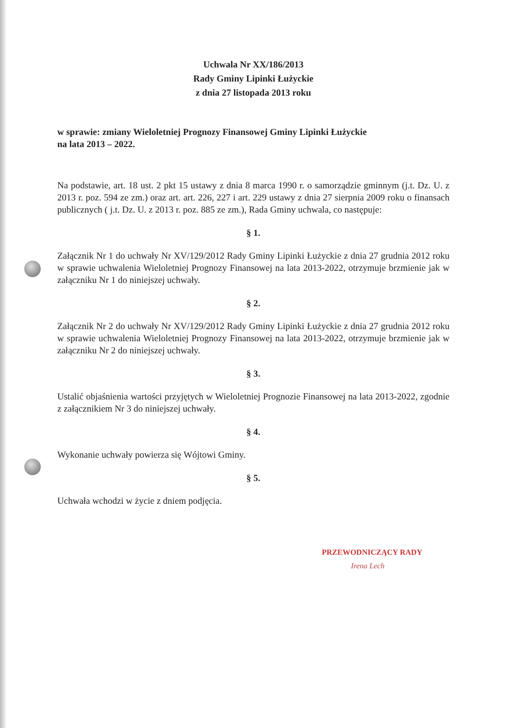Uchwala Nr XX/186/2013
Rady Gminy Lipinki Łużyckie
z dnia 27 listopada 2013 roku
w sprawie: zmiany Wieloletniej Prognozy Finansowej Gminy Lipinki Łużyckie
na lata 2013 – 2022.
Na podstawie, art. 18 ust. 2 pkt 15 ustawy z dnia 8 marca 1990 r. o samorządzie gminnym (j.t. Dz. U. z 2013 r. poz. 594 ze zm.) oraz art. art. 226, 227 i art. 229 ustawy z dnia 27 sierpnia 2009 roku o finansach publicznych ( j.t. Dz. U. z 2013 r. poz. 885 ze zm.), Rada Gminy uchwala, co następuje:
§ 1.
Załącznik Nr 1 do uchwały Nr XV/129/2012 Rady Gminy Lipinki Łużyckie z dnia 27 grudnia 2012 roku w sprawie uchwalenia Wieloletniej Prognozy Finansowej na lata 2013-2022, otrzymuje brzmienie jak w załączniku Nr 1 do niniejszej uchwały.
§ 2.
Załącznik Nr 2 do uchwały Nr XV/129/2012 Rady Gminy Lipinki Łużyckie z dnia 27 grudnia 2012 roku w sprawie uchwalenia Wieloletniej Prognozy Finansowej na lata 2013-2022, otrzymuje brzmienie jak w załączniku Nr 2 do niniejszej uchwały.
§ 3.
Ustalić objaśnienia wartości przyjętych w Wieloletniej Prognozie Finansowej na lata 2013-2022, zgodnie z załącznikiem Nr 3 do niniejszej uchwały.
§ 4.
Wykonanie uchwały powierza się Wójtowi Gminy.
§ 5.
Uchwała wchodzi w życie z dniem podjęcia.
PRZEWODNICZĄCY RADY
Irena Lech